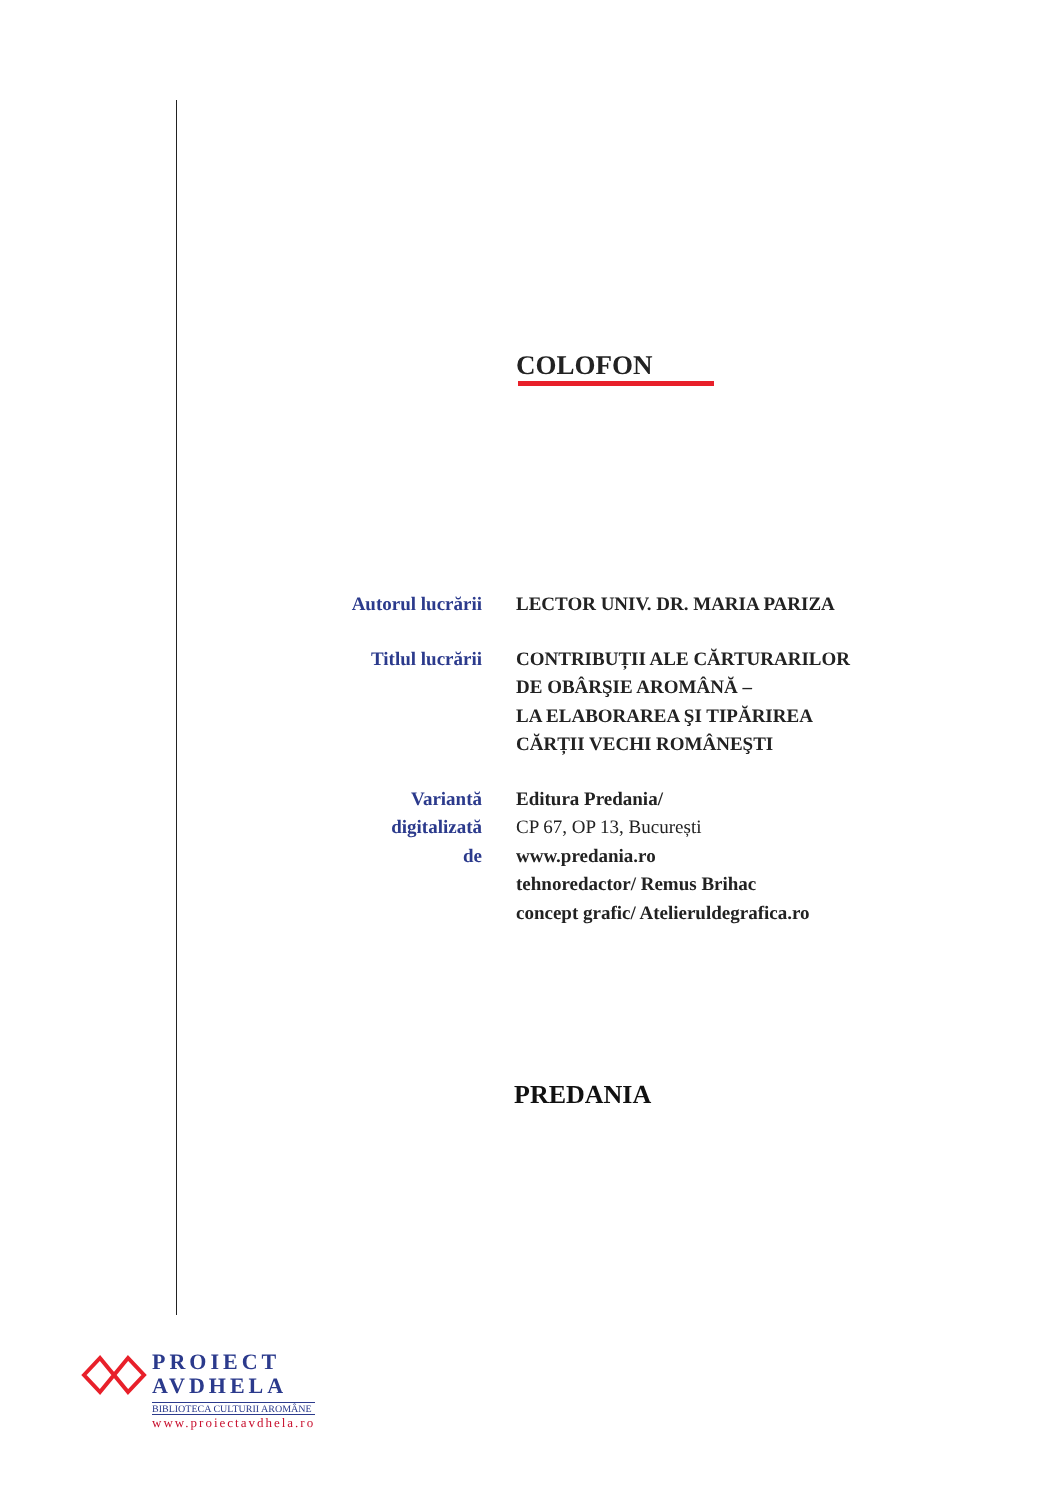COLOFON
Autorul lucrării
LECTOR UNIV. DR. MARIA PARIZA
Titlul lucrării
CONTRIBUȚII ALE CĂRTURARILOR
DE OBÂRŞIE AROMÂNĂ –
LA ELABORAREA ŞI TIPĂRIREA
CĂRȚII VECHI ROMÂNEŞTI
Variantă
digitalizată
de
Editura Predania/
CP 67, OP 13, București
www.predania.ro
tehnoredactor/ Remus Brihac
concept grafic/ Atelieruldegrafica.ro
PREDANIA
PROIECT
AVDHELA
BIBLIOTECA CULTURII AROMÂNE
www.proiectavdhela.ro